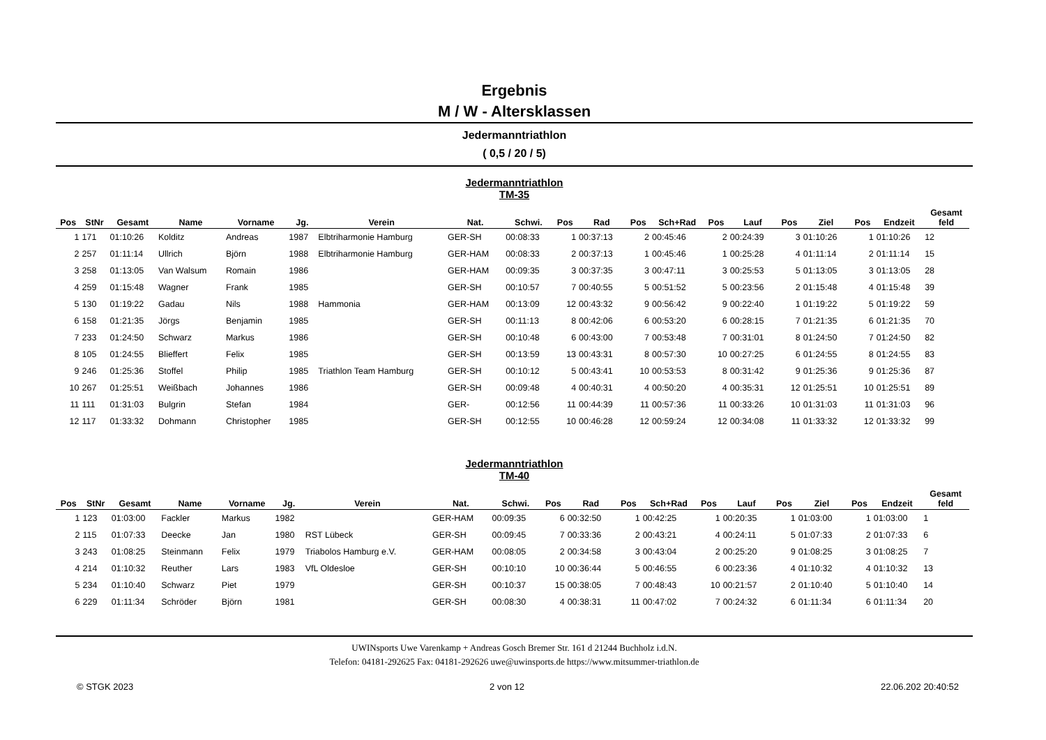Ergebnis
M / W - Altersklassen
Jedermanntriathlon
( 0,5 / 20 / 5)
Jedermanntriathlon
TM-35
| Pos | StNr | Gesamt | Name | Vorname | Jg. | Verein | Nat. | Schwi. | Pos | Rad | Pos | Sch+Rad | Pos | Lauf | Pos | Ziel | Pos | Endzeit | Gesamt feld |
| --- | --- | --- | --- | --- | --- | --- | --- | --- | --- | --- | --- | --- | --- | --- | --- | --- | --- | --- | --- |
| 1 | 171 | 01:10:26 | Kolditz | Andreas | 1987 | Elbtriharmonie Hamburg | GER-SH | 00:08:33 | 1 | 00:37:13 | 2 | 00:45:46 | 2 | 00:24:39 | 3 | 01:10:26 | 1 | 01:10:26 | 12 |
| 2 | 257 | 01:11:14 | Ullrich | Björn | 1988 | Elbtriharmonie Hamburg | GER-HAM | 00:08:33 | 2 | 00:37:13 | 1 | 00:45:46 | 1 | 00:25:28 | 4 | 01:11:14 | 2 | 01:11:14 | 15 |
| 3 | 258 | 01:13:05 | Van Walsum | Romain | 1986 | | GER-HAM | 00:09:35 | 3 | 00:37:35 | 3 | 00:47:11 | 3 | 00:25:53 | 5 | 01:13:05 | 3 | 01:13:05 | 28 |
| 4 | 259 | 01:15:48 | Wagner | Frank | 1985 | | GER-SH | 00:10:57 | 7 | 00:40:55 | 5 | 00:51:52 | 5 | 00:23:56 | 2 | 01:15:48 | 4 | 01:15:48 | 39 |
| 5 | 130 | 01:19:22 | Gadau | Nils | 1988 | Hammonia | GER-HAM | 00:13:09 | 12 | 00:43:32 | 9 | 00:56:42 | 9 | 00:22:40 | 1 | 01:19:22 | 5 | 01:19:22 | 59 |
| 6 | 158 | 01:21:35 | Jörgs | Benjamin | 1985 | | GER-SH | 00:11:13 | 8 | 00:42:06 | 6 | 00:53:20 | 6 | 00:28:15 | 7 | 01:21:35 | 6 | 01:21:35 | 70 |
| 7 | 233 | 01:24:50 | Schwarz | Markus | 1986 | | GER-SH | 00:10:48 | 6 | 00:43:00 | 7 | 00:53:48 | 7 | 00:31:01 | 8 | 01:24:50 | 7 | 01:24:50 | 82 |
| 8 | 105 | 01:24:55 | Blieffert | Felix | 1985 | | GER-SH | 00:13:59 | 13 | 00:43:31 | 8 | 00:57:30 | 10 | 00:27:25 | 6 | 01:24:55 | 8 | 01:24:55 | 83 |
| 9 | 246 | 01:25:36 | Stoffel | Philip | 1985 | Triathlon Team Hamburg | GER-SH | 00:10:12 | 5 | 00:43:41 | 10 | 00:53:53 | 8 | 00:31:42 | 9 | 01:25:36 | 9 | 01:25:36 | 87 |
| 10 | 267 | 01:25:51 | Weißbach | Johannes | 1986 | | GER-SH | 00:09:48 | 4 | 00:40:31 | 4 | 00:50:20 | 4 | 00:35:31 | 12 | 01:25:51 | 10 | 01:25:51 | 89 |
| 11 | 111 | 01:31:03 | Bulgrin | Stefan | 1984 | | GER- | 00:12:56 | 11 | 00:44:39 | 11 | 00:57:36 | 11 | 00:33:26 | 10 | 01:31:03 | 11 | 01:31:03 | 96 |
| 12 | 117 | 01:33:32 | Dohmann | Christopher | 1985 | | GER-SH | 00:12:55 | 10 | 00:46:28 | 12 | 00:59:24 | 12 | 00:34:08 | 11 | 01:33:32 | 12 | 01:33:32 | 99 |
Jedermanntriathlon
TM-40
| Pos | StNr | Gesamt | Name | Vorname | Jg. | Verein | Nat. | Schwi. | Pos | Rad | Pos | Sch+Rad | Pos | Lauf | Pos | Ziel | Pos | Endzeit | Gesamt feld |
| --- | --- | --- | --- | --- | --- | --- | --- | --- | --- | --- | --- | --- | --- | --- | --- | --- | --- | --- | --- |
| 1 | 123 | 01:03:00 | Fackler | Markus | 1982 | | GER-HAM | 00:09:35 | 6 | 00:32:50 | 1 | 00:42:25 | 1 | 00:20:35 | 1 | 01:03:00 | 1 | 01:03:00 | 1 |
| 2 | 115 | 01:07:33 | Deecke | Jan | 1980 | RST Lübeck | GER-SH | 00:09:45 | 7 | 00:33:36 | 2 | 00:43:21 | 4 | 00:24:11 | 5 | 01:07:33 | 2 | 01:07:33 | 6 |
| 3 | 243 | 01:08:25 | Steinmann | Felix | 1979 | Triabolos Hamburg e.V. | GER-HAM | 00:08:05 | 2 | 00:34:58 | 3 | 00:43:04 | 2 | 00:25:20 | 9 | 01:08:25 | 3 | 01:08:25 | 7 |
| 4 | 214 | 01:10:32 | Reuther | Lars | 1983 | VfL Oldesloe | GER-SH | 00:10:10 | 10 | 00:36:44 | 5 | 00:46:55 | 6 | 00:23:36 | 4 | 01:10:32 | 4 | 01:10:32 | 13 |
| 5 | 234 | 01:10:40 | Schwarz | Piet | 1979 | | GER-SH | 00:10:37 | 15 | 00:38:05 | 7 | 00:48:43 | 10 | 00:21:57 | 2 | 01:10:40 | 5 | 01:10:40 | 14 |
| 6 | 229 | 01:11:34 | Schröder | Björn | 1981 | | GER-SH | 00:08:30 | 4 | 00:38:31 | 11 | 00:47:02 | 7 | 00:24:32 | 6 | 01:11:34 | 6 | 01:11:34 | 20 |
UWINsports Uwe Varenkamp + Andreas Gosch Bremer Str. 161 d 21244 Buchholz i.d.N.
Telefon: 04181-292625 Fax: 04181-292626 uwe@uwinsports.de https://www.mitsummer-triathlon.de
© STGK 2023 2 von 12 22.06.202 20:40:52